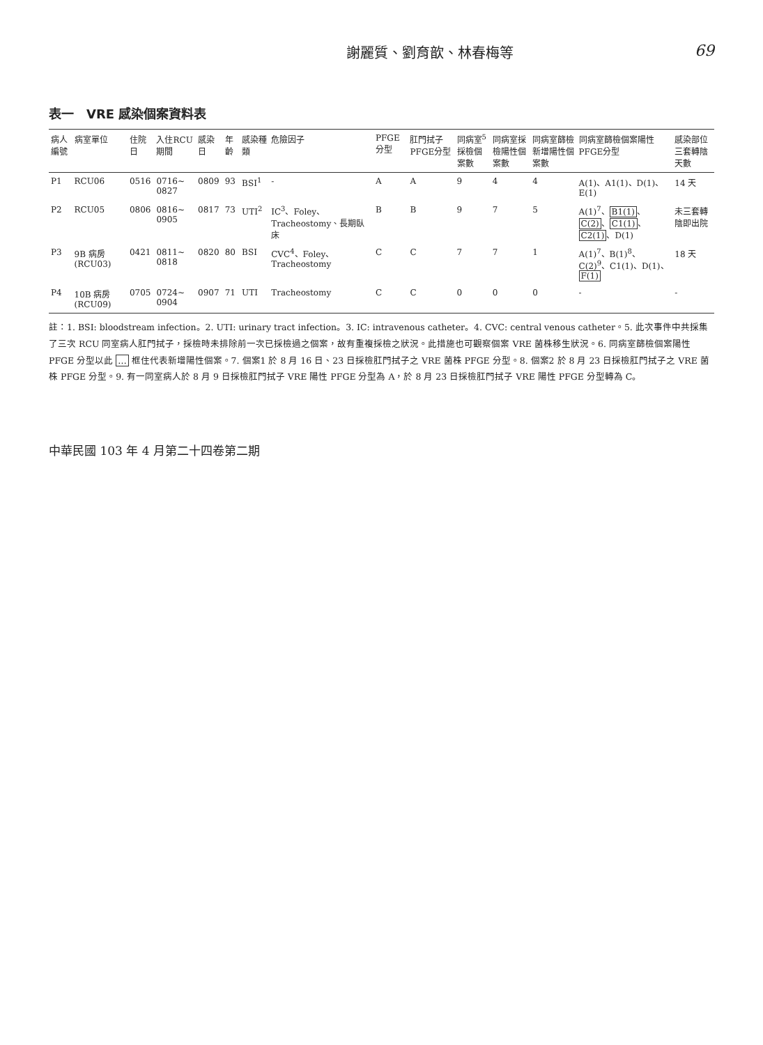謝麗質、劉育歆、林春梅等 69
表一　VRE 感染個案資料表
| 病人編號 | 病室單位 | 住院日 | 入住RCU期間 | 感染日 | 年齡 | 感染種類 | 危險因子 | PFGE分型 | 肛門拭子PFGE分型 | 同病室<sup>5</sup>採檢個案數 | 同病室採檢陽性個案數 | 同病室篩檢新增陽性個案數 | 同病室篩檢個案陽性PFGE分型 | 感染部位三套轉陰天數 |
| --- | --- | --- | --- | --- | --- | --- | --- | --- | --- | --- | --- | --- | --- | --- |
| P1 | RCU06 | 0516 | 0716~ 0827 | 0809 | 93 | BSI<sup>1</sup> | - | A | A | 9 | 4 | 4 | A(1)、A1(1)、D(1)、E(1) | 14 天 |
| P2 | RCU05 | 0806 | 0816~ 0905 | 0817 | 73 | UTI<sup>2</sup> | IC<sup>3</sup>、Foley、Tracheostomy、長期臥床 | B | B | 9 | 7 | 5 | A(1)<sup>7</sup>、 B1(1) 、 C(2) 、 C1(1) 、 C2(1) 、D(1) | 未三套轉陰即出院 |
| P3 | 9B 病房 (RCU03) | 0421 | 0811~ 0818 | 0820 | 80 | BSI | CVC<sup>4</sup>、Foley、Tracheostomy | C | C | 7 | 7 | 1 | A(1)<sup>7</sup>、B(1)<sup>8</sup>、C(2)<sup>9</sup>、C1(1)、D(1)、 F(1) | 18 天 |
| P4 | 10B 病房 (RCU09) | 0705 | 0724~ 0904 | 0907 | 71 | UTI | Tracheostomy | C | C | 0 | 0 | 0 | - | - |
註：1. BSI: bloodstream infection。2. UTI: urinary tract infection。3. IC: intravenous catheter。4. CVC: central venous catheter。5. 此次事件中共採集了三次 RCU 同室病人肛門拭子，採檢時未排除前一次已採檢過之個案，故有重複採檢之狀況。此措施也可觀察個案 VRE 菌株移生狀況。6. 同病室篩檢個案陽性 PFGE 分型以此 … 框住代表新增陽性個案。7. 個案1 於 8 月 16 日、23 日採檢肛門拭子之 VRE 菌株 PFGE 分型。8. 個案2 於 8 月 23 日採檢肛門拭子之 VRE 菌株 PFGE 分型。9. 有一同室病人於 8 月 9 日採檢肛門拭子 VRE 陽性 PFGE 分型為 A，於 8 月 23 日採檢肛門拭子 VRE 陽性 PFGE 分型轉為 C。
中華民國 103 年 4 月第二十四卷第二期